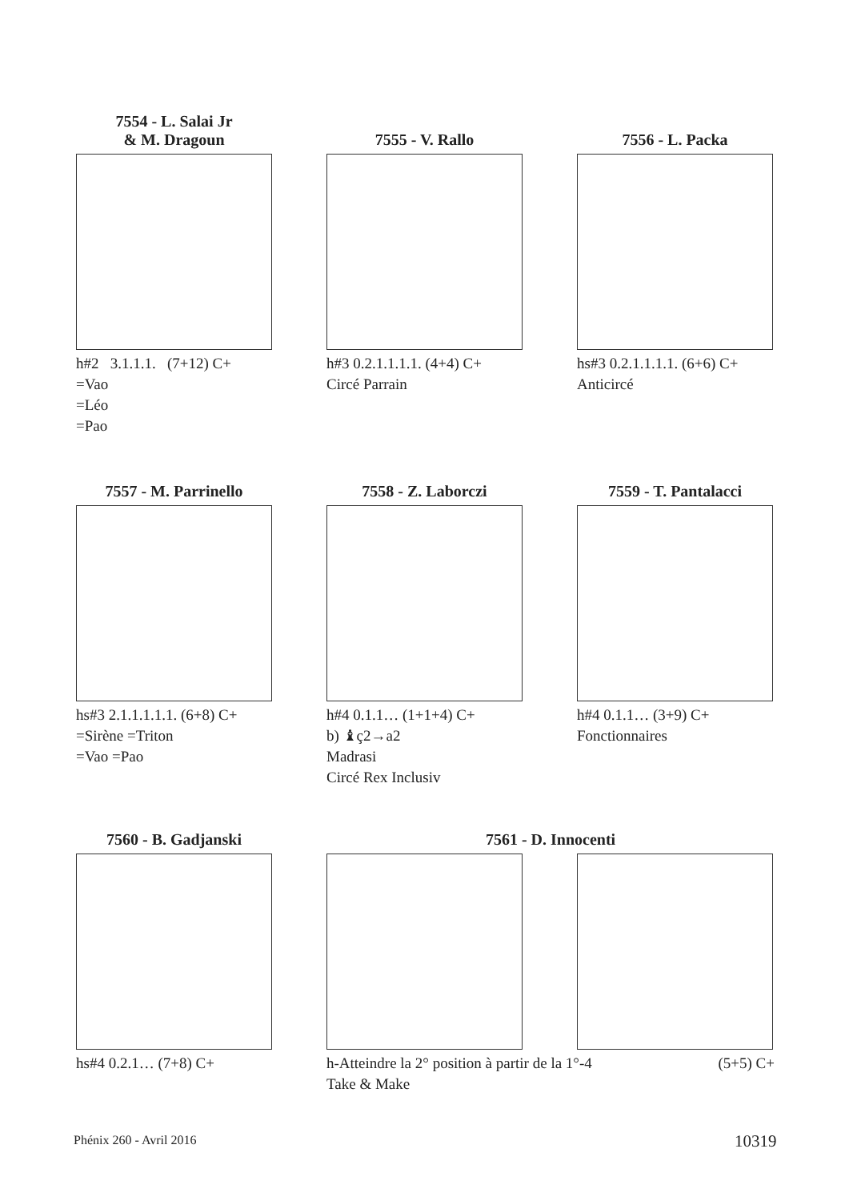7554 - L. Salai Jr
& M. Dragoun
h#2 3.1.1.1. (7+12) C+
=Vao
=Léo
=Pao
7555 - V. Rallo
h#3 0.2.1.1.1.1. (4+4) C+
Circé Parrain
7556 - L. Packa
hs#3 0.2.1.1.1.1. (6+6) C+
Anticircé
7557 - M. Parrinello
hs#3 2.1.1.1.1.1. (6+8) C+
=Sirène =Triton
=Vao =Pao
7558 - Z. Laborczi
h#4 0.1.1… (1+1+4) C+
b) ♝ç2→a2
Madrasi
Circé Rex Inclusiv
7559 - T. Pantalacci
h#4 0.1.1… (3+9) C+
Fonctionnaires
7560 - B. Gadjanski
hs#4 0.2.1… (7+8) C+
7561 - D. Innocenti
h-Atteindre la 2° position à partir de la 1°-4 (5+5) C+
Take & Make
Phénix 260 - Avril 2016 10319